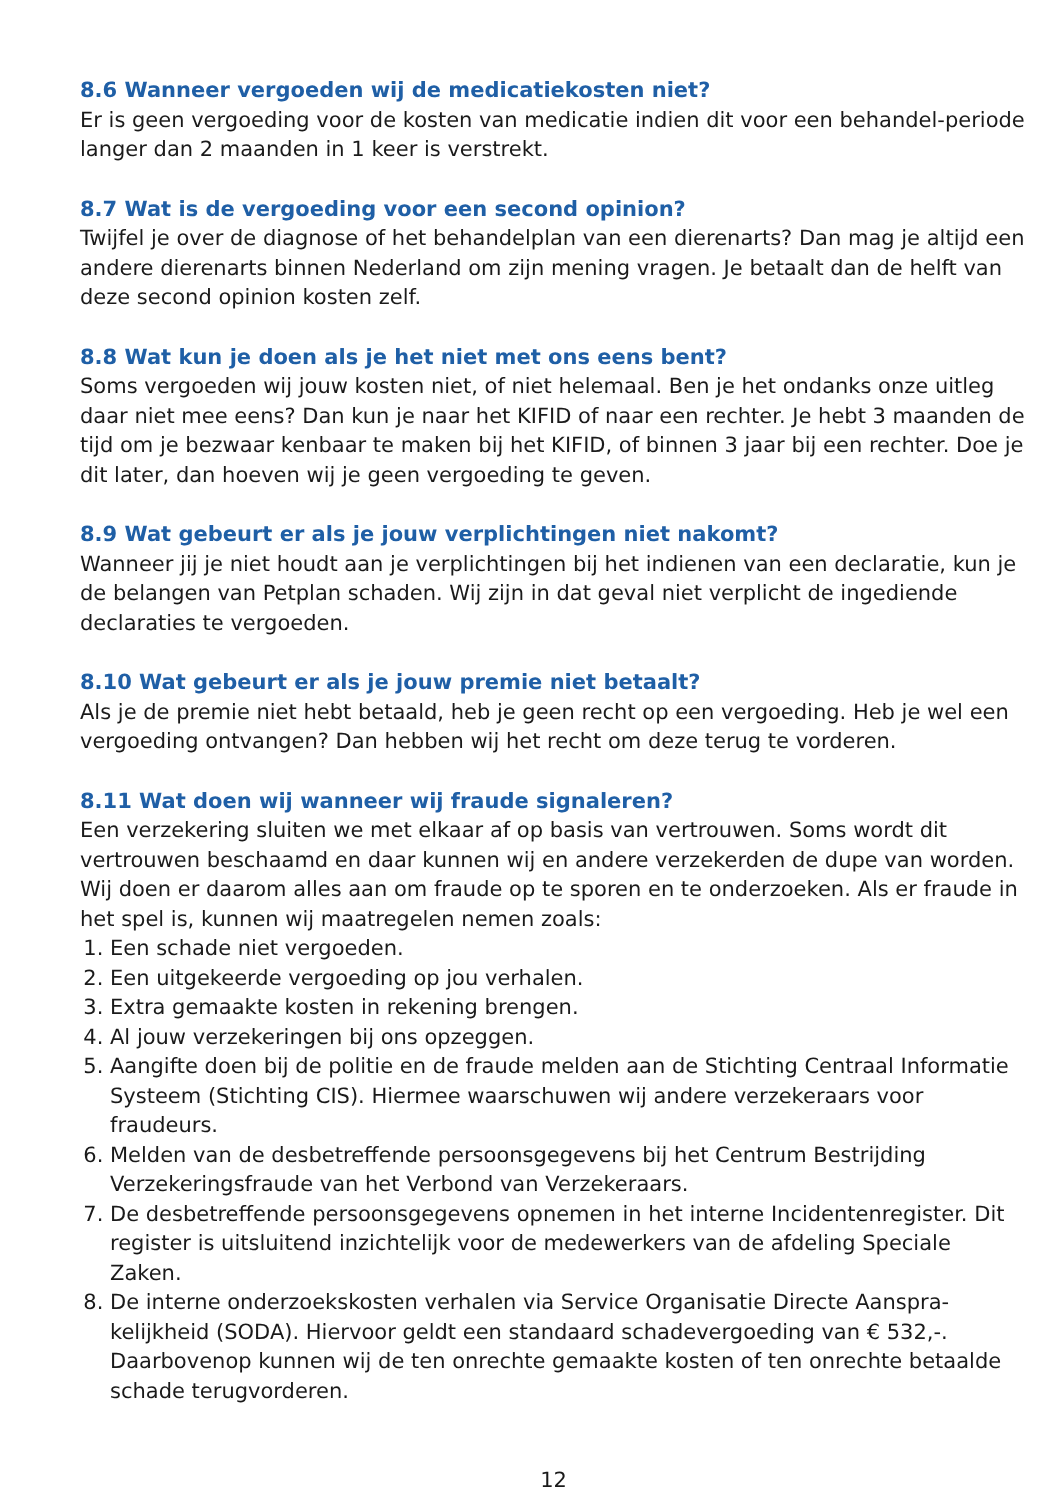8.6 Wanneer vergoeden wij de medicatiekosten niet?
Er is geen vergoeding voor de kosten van medicatie indien dit voor een behandel-periode langer dan 2 maanden in 1 keer is verstrekt.
8.7 Wat is de vergoeding voor een second opinion?
Twijfel je over de diagnose of het behandelplan van een dierenarts? Dan mag je altijd een andere dierenarts binnen Nederland om zijn mening vragen. Je betaalt dan de helft van deze second opinion kosten zelf.
8.8 Wat kun je doen als je het niet met ons eens bent?
Soms vergoeden wij jouw kosten niet, of niet helemaal. Ben je het ondanks onze uitleg daar niet mee eens? Dan kun je naar het KIFID of naar een rechter. Je hebt 3 maanden de tijd om je bezwaar kenbaar te maken bij het KIFID, of binnen 3 jaar bij een rechter. Doe je dit later, dan hoeven wij je geen vergoeding te geven.
8.9 Wat gebeurt er als je jouw verplichtingen niet nakomt?
Wanneer jij je niet houdt aan je verplichtingen bij het indienen van een declaratie, kun je de belangen van Petplan schaden. Wij zijn in dat geval niet verplicht de ingediende declaraties te vergoeden.
8.10 Wat gebeurt er als je jouw premie niet betaalt?
Als je de premie niet hebt betaald, heb je geen recht op een vergoeding. Heb je wel een vergoeding ontvangen? Dan hebben wij het recht om deze terug te vorderen.
8.11 Wat doen wij wanneer wij fraude signaleren?
Een verzekering sluiten we met elkaar af op basis van vertrouwen. Soms wordt dit vertrouwen beschaamd en daar kunnen wij en andere verzekerden de dupe van worden. Wij doen er daarom alles aan om fraude op te sporen en te onderzoeken. Als er fraude in het spel is, kunnen wij maatregelen nemen zoals:
1. Een schade niet vergoeden.
2. Een uitgekeerde vergoeding op jou verhalen.
3. Extra gemaakte kosten in rekening brengen.
4. Al jouw verzekeringen bij ons opzeggen.
5. Aangifte doen bij de politie en de fraude melden aan de Stichting Centraal Informatie Systeem (Stichting CIS). Hiermee waarschuwen wij andere verzekeraars voor fraudeurs.
6. Melden van de desbetreffende persoonsgegevens bij het Centrum Bestrijding Verzekeringsfraude van het Verbond van Verzekeraars.
7. De desbetreffende persoonsgegevens opnemen in het interne Incidentenregister. Dit register is uitsluitend inzichtelijk voor de medewerkers van de afdeling Speciale Zaken.
8. De interne onderzoekskosten verhalen via Service Organisatie Directe Aanspra-kelijkheid (SODA). Hiervoor geldt een standaard schadevergoeding van € 532,-. Daarbovenop kunnen wij de ten onrechte gemaakte kosten of ten onrechte betaalde schade terugvorderen.
12